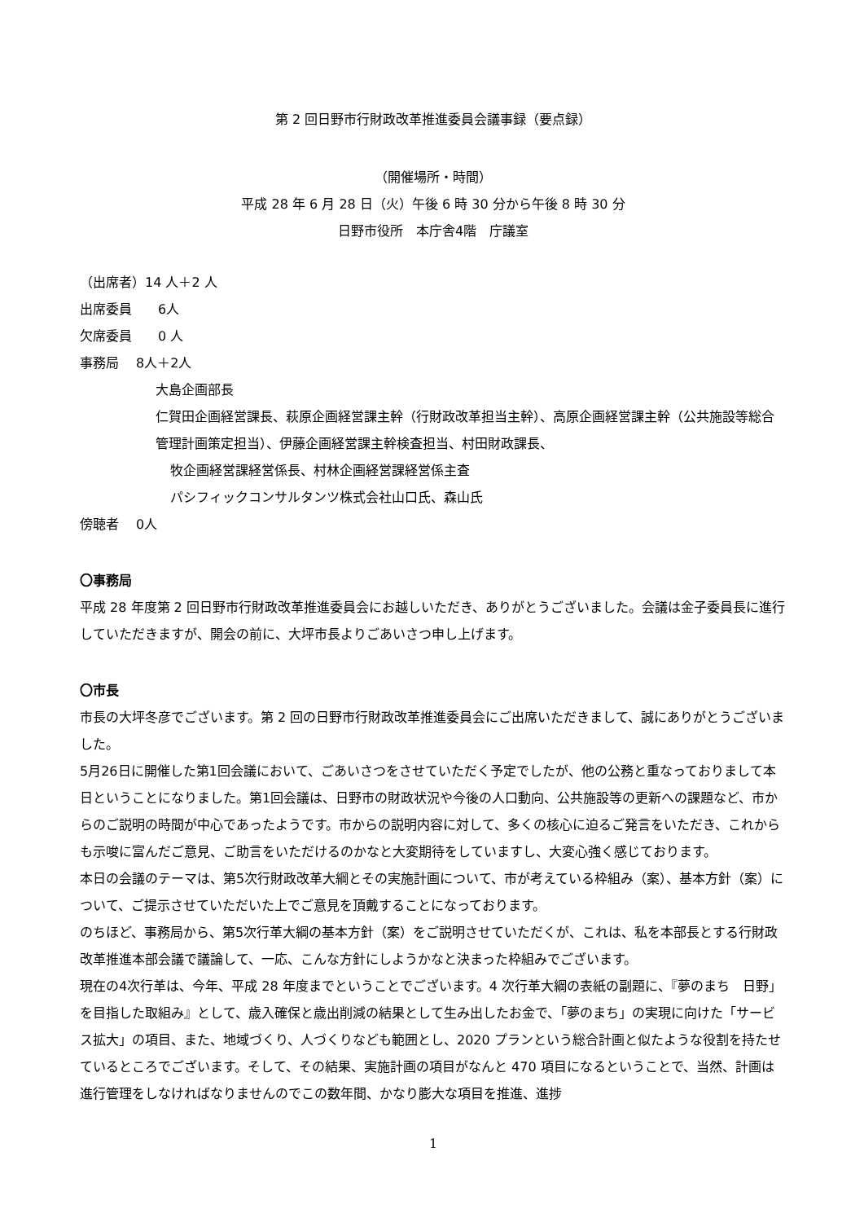第 2 回日野市行財政改革推進委員会議事録（要点録）
（開催場所・時間）
平成 28 年 6 月 28 日（火）午後 6 時 30 分から午後 8 時 30 分
日野市役所　本庁舎4階　庁議室
（出席者）14 人＋2 人
出席委員　　6人
欠席委員　　0 人
事務局　 8人＋2人
大島企画部長
仁賀田企画経営課長、萩原企画経営課主幹（行財政改革担当主幹）、高原企画経営課主幹（公共施設等総合管理計画策定担当）、伊藤企画経営課主幹検査担当、村田財政課長、
牧企画経営課経営係長、村林企画経営課経営係主査
パシフィックコンサルタンツ株式会社山口氏、森山氏
傍聴者　 0人
〇事務局
平成 28 年度第 2 回日野市行財政改革推進委員会にお越しいただき、ありがとうございました。会議は金子委員長に進行していただきますが、開会の前に、大坪市長よりごあいさつ申し上げます。
〇市長
市長の大坪冬彦でございます。第 2 回の日野市行財政改革推進委員会にご出席いただきまして、誠にありがとうございました。
5月26日に開催した第1回会議において、ごあいさつをさせていただく予定でしたが、他の公務と重なっておりまして本日ということになりました。第1回会議は、日野市の財政状況や今後の人口動向、公共施設等の更新への課題など、市からのご説明の時間が中心であったようです。市からの説明内容に対して、多くの核心に迫るご発言をいただき、これからも示唆に富んだご意見、ご助言をいただけるのかなと大変期待をしていますし、大変心強く感じております。
本日の会議のテーマは、第5次行財政改革大綱とその実施計画について、市が考えている枠組み（案）、基本方針（案）について、ご提示させていただいた上でご意見を頂戴することになっております。
のちほど、事務局から、第5次行革大綱の基本方針（案）をご説明させていただくが、これは、私を本部長とする行財政改革推進本部会議で議論して、一応、こんな方針にしようかなと決まった枠組みでございます。
現在の4次行革は、今年、平成 28 年度までということでございます。4 次行革大綱の表紙の副題に、『夢のまち　日野」を目指した取組み』として、歳入確保と歳出削減の結果として生み出したお金で、「夢のまち」の実現に向けた「サービス拡大」の項目、また、地域づくり、人づくりなども範囲とし、2020 プランという総合計画と似たような役割を持たせているところでございます。そして、その結果、実施計画の項目がなんと 470 項目になるということで、当然、計画は進行管理をしなければなりませんのでこの数年間、かなり膨大な項目を推進、進捗
1